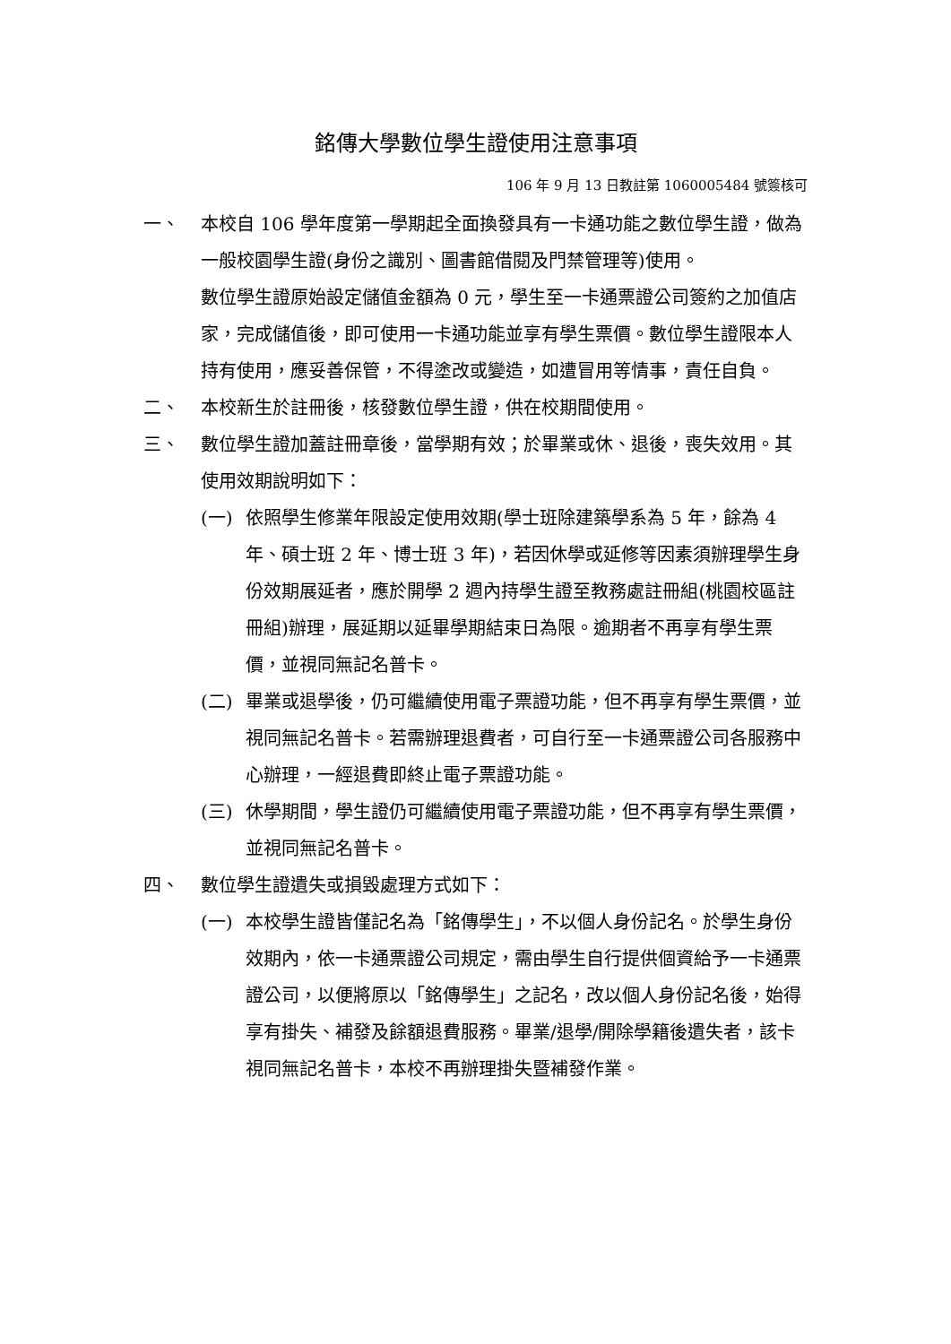銘傳大學數位學生證使用注意事項
106 年 9 月 13 日教註第 1060005484 號簽核可
一、 本校自 106 學年度第一學期起全面換發具有一卡通功能之數位學生證，做為一般校園學生證(身份之識別、圖書館借閱及門禁管理等)使用。
數位學生證原始設定儲值金額為 0 元，學生至一卡通票證公司簽約之加值店家，完成儲值後，即可使用一卡通功能並享有學生票價。數位學生證限本人持有使用，應妥善保管，不得塗改或變造，如遭冒用等情事，責任自負。
二、 本校新生於註冊後，核發數位學生證，供在校期間使用。
三、 數位學生證加蓋註冊章後，當學期有效；於畢業或休、退後，喪失效用。其使用效期說明如下：
(一) 依照學生修業年限設定使用效期(學士班除建築學系為 5 年，餘為 4 年、碩士班 2 年、博士班 3 年)，若因休學或延修等因素須辦理學生身份效期展延者，應於開學 2 週內持學生證至教務處註冊組(桃園校區註冊組)辦理，展延期以延畢學期結束日為限。逾期者不再享有學生票價，並視同無記名普卡。
(二) 畢業或退學後，仍可繼續使用電子票證功能，但不再享有學生票價，並視同無記名普卡。若需辦理退費者，可自行至一卡通票證公司各服務中心辦理，一經退費即終止電子票證功能。
(三) 休學期間，學生證仍可繼續使用電子票證功能，但不再享有學生票價，並視同無記名普卡。
四、 數位學生證遺失或損毀處理方式如下：
(一) 本校學生證皆僅記名為「銘傳學生」，不以個人身份記名。於學生身份效期內，依一卡通票證公司規定，需由學生自行提供個資給予一卡通票證公司，以便將原以「銘傳學生」之記名，改以個人身份記名後，始得享有掛失、補發及餘額退費服務。畢業/退學/開除學籍後遺失者，該卡視同無記名普卡，本校不再辦理掛失暨補發作業。